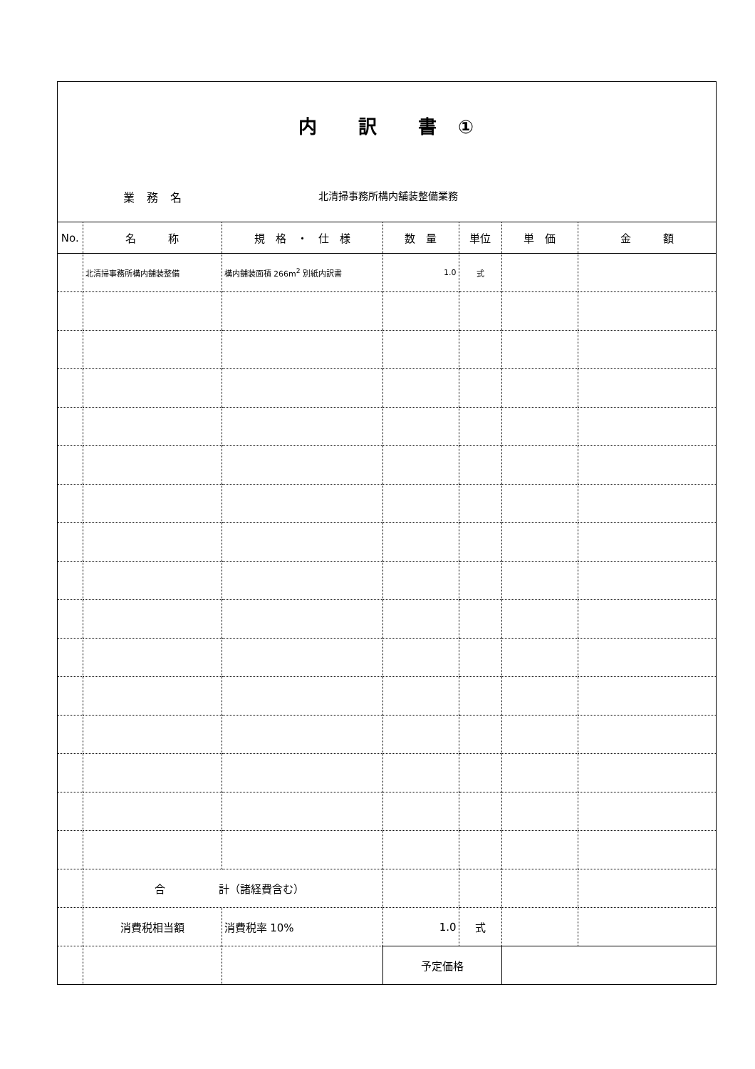内　　訳　　書　①
業 務 名 北清掃事務所構内舗装整備業務
| No. | 名 称 | 規 格 ・ 仕 様 | 数 量 | 単位 | 単 価 | 金 額 |
| --- | --- | --- | --- | --- | --- | --- |
| | 北清掃事務所構内舗装整備 | 構内舗装面積 266m<sup>2</sup> 別紙内訳書 | 1.0 | 式 | | |
| | 合 計（諸経費含む） | | | | | |
| | 消費税相当額 | 消費税率 10% | 1.0 | 式 | | |
| | | | 予定価格 | | | |